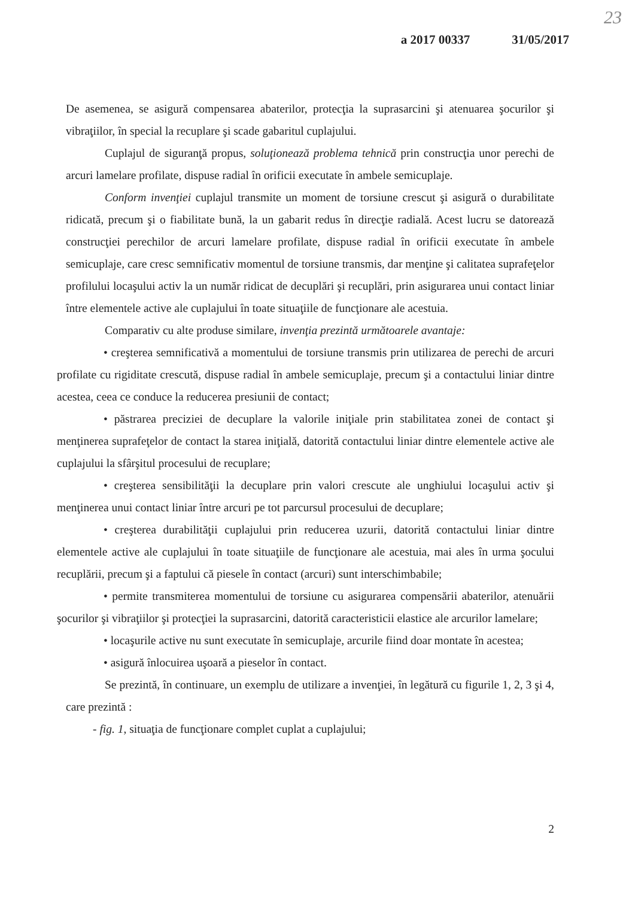23
a 2017 00337 31/05/2017
De asemenea, se asigură compensarea abaterilor, protecţia la suprasarcini şi atenuarea şocurilor şi vibraţiilor, în special la recuplare şi scade gabaritul cuplajului.
Cuplajul de siguranţă propus, soluţionează problema tehnică prin construcţia unor perechi de arcuri lamelare profilate, dispuse radial în orificii executate în ambele semicuplaje.
Conform invenţiei cuplajul transmite un moment de torsiune crescut şi asigură o durabilitate ridicată, precum şi o fiabilitate bună, la un gabarit redus în direcţie radială. Acest lucru se datorează construcţiei perechilor de arcuri lamelare profilate, dispuse radial în orificii executate în ambele semicuplaje, care cresc semnificativ momentul de torsiune transmis, dar menţine şi calitatea suprafeţelor profilului locaşului activ la un număr ridicat de decuplări şi recuplări, prin asigurarea unui contact liniar între elementele active ale cuplajului în toate situaţiile de funcţionare ale acestuia.
Comparativ cu alte produse similare, invenţia prezintă următoarele avantaje:
• creşterea semnificativă a momentului de torsiune transmis prin utilizarea de perechi de arcuri profilate cu rigiditate crescută, dispuse radial în ambele semicuplaje, precum şi a contactului liniar dintre acestea, ceea ce conduce la reducerea presiunii de contact;
• păstrarea preciziei de decuplare la valorile iniţiale prin stabilitatea zonei de contact şi menţinerea suprafeţelor de contact la starea iniţială, datorită contactului liniar dintre elementele active ale cuplajului la sfârşitul procesului de recuplare;
• creşterea sensibilităţii la decuplare prin valori crescute ale unghiului locaşului activ şi menţinerea unui contact liniar între arcuri pe tot parcursul procesului de decuplare;
• creşterea durabilităţii cuplajului prin reducerea uzurii, datorită contactului liniar dintre elementele active ale cuplajului în toate situaţiile de funcţionare ale acestuia, mai ales în urma şocului recuplării, precum şi a faptului că piesele în contact (arcuri) sunt interschimbabile;
• permite transmiterea momentului de torsiune cu asigurarea compensării abaterilor, atenuării şocurilor şi vibraţiilor şi protecţiei la suprasarcini, datorită caracteristicii elastice ale arcurilor lamelare;
• locaşurile active nu sunt executate în semicuplaje, arcurile fiind doar montate în acestea;
• asigură înlocuirea uşoară a pieselor în contact.
Se prezintă, în continuare, un exemplu de utilizare a invenţiei, în legătură cu figurile 1, 2, 3 şi 4, care prezintă :
- fig. 1, situaţia de funcţionare complet cuplat a cuplajului;
2